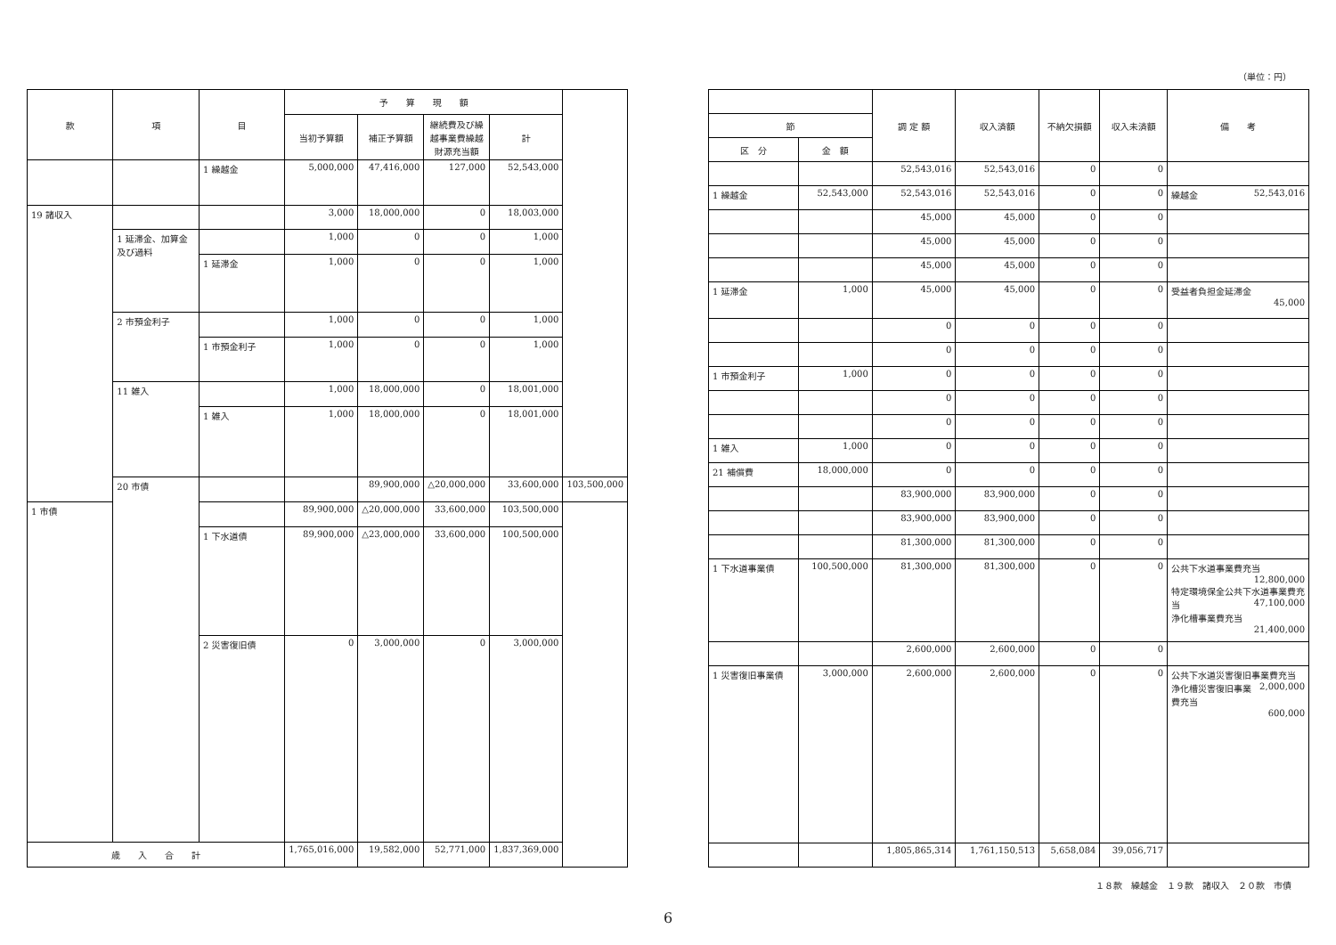（単位：円）
| 款 | 項 | 目 | 予 算 現 額 | | | | |
| --- | --- | --- | --- | --- | --- | --- | --- |
| | | | 当初予算額 | 補正予算額 | 継続費及び繰越事業費繰越財源充当額 | 計 | |
| | | 1 繰越金 | 5,000,000 | 47,416,000 | 127,000 | 52,543,000 | |
| 19 諸収入 | | | 3,000 | 18,000,000 | 0 | 18,003,000 | |
| | 1 延滞金、加算金及び過料 | | 1,000 | 0 | 0 | 1,000 | |
| | | 1 延滞金 | 1,000 | 0 | 0 | 1,000 | |
| | 2 市預金利子 | | 1,000 | 0 | 0 | 1,000 | |
| | | 1 市預金利子 | 1,000 | 0 | 0 | 1,000 | |
| | 11 雑入 | | 1,000 | 18,000,000 | 0 | 18,001,000 | |
| | | 1 雑入 | 1,000 | 18,000,000 | 0 | 18,001,000 | |
| | 20 市債 | | | 89,900,000 | △20,000,000 | 33,600,000 | 103,500,000 |
| 1 市債 | | | 89,900,000 | △20,000,000 | 33,600,000 | 103,500,000 | |
| | | 1 下水道債 | 89,900,000 | △23,000,000 | 33,600,000 | 100,500,000 | |
| | | 2 災害復旧債 | 0 | 3,000,000 | 0 | 3,000,000 | |
| 歳 入 合 計 | | | 1,765,016,000 | 19,582,000 | 52,771,000 | 1,837,369,000 | |
| | | 調 定 額 | 収入済額 | 不納欠損額 | 収入未済額 | 備 考 |
| --- | --- | --- | --- | --- | --- | --- |
| 節 | | | | | | |
| 区 分 | 金 額 | | | | | |
| | | 52,543,016 | 52,543,016 | 0 | 0 | |
| 1 繰越金 | 52,543,000 | 52,543,016 | 52,543,016 | 0 | 0 | 繰越金 52,543,016 |
| | | 45,000 | 45,000 | 0 | 0 | |
| | | 45,000 | 45,000 | 0 | 0 | |
| | | 45,000 | 45,000 | 0 | 0 | |
| 1 延滞金 | 1,000 | 45,000 | 45,000 | 0 | 0 | 受益者負担金延滞金 45,000 |
| | | 0 | 0 | 0 | 0 | |
| | | 0 | 0 | 0 | 0 | |
| 1 市預金利子 | 1,000 | 0 | 0 | 0 | 0 | |
| | | 0 | 0 | 0 | 0 | |
| | | 0 | 0 | 0 | 0 | |
| 1 雑入 | 1,000 | 0 | 0 | 0 | 0 | |
| 21 補償費 | 18,000,000 | 0 | 0 | 0 | 0 | |
| | | 83,900,000 | 83,900,000 | 0 | 0 | |
| | | 83,900,000 | 83,900,000 | 0 | 0 | |
| | | 81,300,000 | 81,300,000 | 0 | 0 | |
| 1 下水道事業債 | 100,500,000 | 81,300,000 | 81,300,000 | 0 | 0 | 公共下水道事業費充当 12,800,000 特定環境保全公共下水道事業費充当 47,100,000 浄化槽事業費充当 21,400,000 |
| | | 2,600,000 | 2,600,000 | 0 | 0 | |
| 1 災害復旧事業債 | 3,000,000 | 2,600,000 | 2,600,000 | 0 | 0 | 公共下水道災害復旧事業費充当 2,000,000 浄化槽災害復旧事業費充当 600,000 |
| | | 1,805,865,314 | 1,761,150,513 | 5,658,084 | 39,056,717 | |
１８款　繰越金　１９款　諸収入　２０款　市債
6